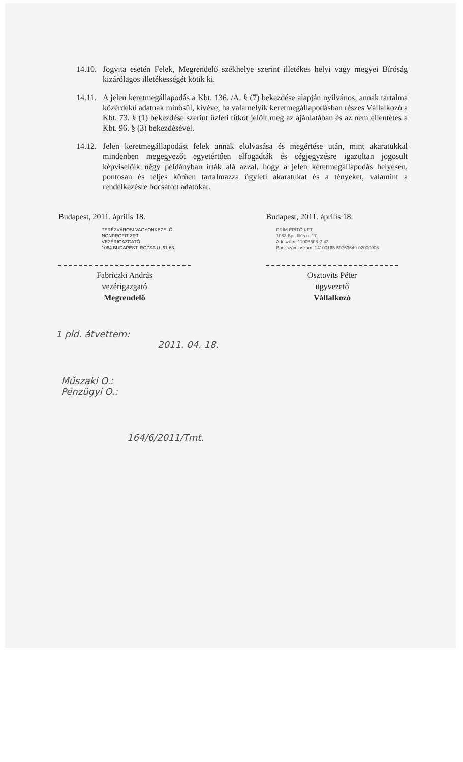14.10. Jogvita esetén Felek, Megrendelő székhelye szerint illetékes helyi vagy megyei Bíróság kizárólagos illetékességét kötik ki.
14.11. A jelen keretmegállapodás a Kbt. 136. /A. § (7) bekezdése alapján nyilvános, annak tartalma közérdekű adatnak minősül, kivéve, ha valamelyik keretmegállapodásban részes Vállalkozó a Kbt. 73. § (1) bekezdése szerint üzleti titkot jelölt meg az ajánlatában és az nem ellentétes a Kbt. 96. § (3) bekezdésével.
14.12. Jelen keretmegállapodást felek annak elolvasása és megértése után, mint akaratukkal mindenben megegyezőt egyetértően elfogadták és cégjegyzésre igazoltan jogosult képviselőik négy példányban írták alá azzal, hogy a jelen keretmegállapodás helyesen, pontosan és teljes körűen tartalmazza ügyleti akaratukat és a tényeket, valamint a rendelkezésre bocsátott adatokat.
Budapest, 2011. április 18.
TERÉZVÁROSI VAGYONKEZELŐ
NONPROFIT ZRT.
VEZÉRIGAZGATÓ
1064 BUDAPEST, RÓZSA U. 61-63.
Fabriczki András
vezérigazgató
Megrendelő
Budapest, 2011. április 18.
PRÍM ÉPÍTŐ KFT.
1083 Bp., Illés u. 17.
Adószám: 11906508-2-42
Bankszámlaszám: 14100165-59753549-02000006
Osztovits Péter
ügyvezető
Vállalkozó
1 pld. átvettem:
2011. 04. 18.
Műszaki O.:
Pénzügyi O.:
164/6/2011/Tmt.